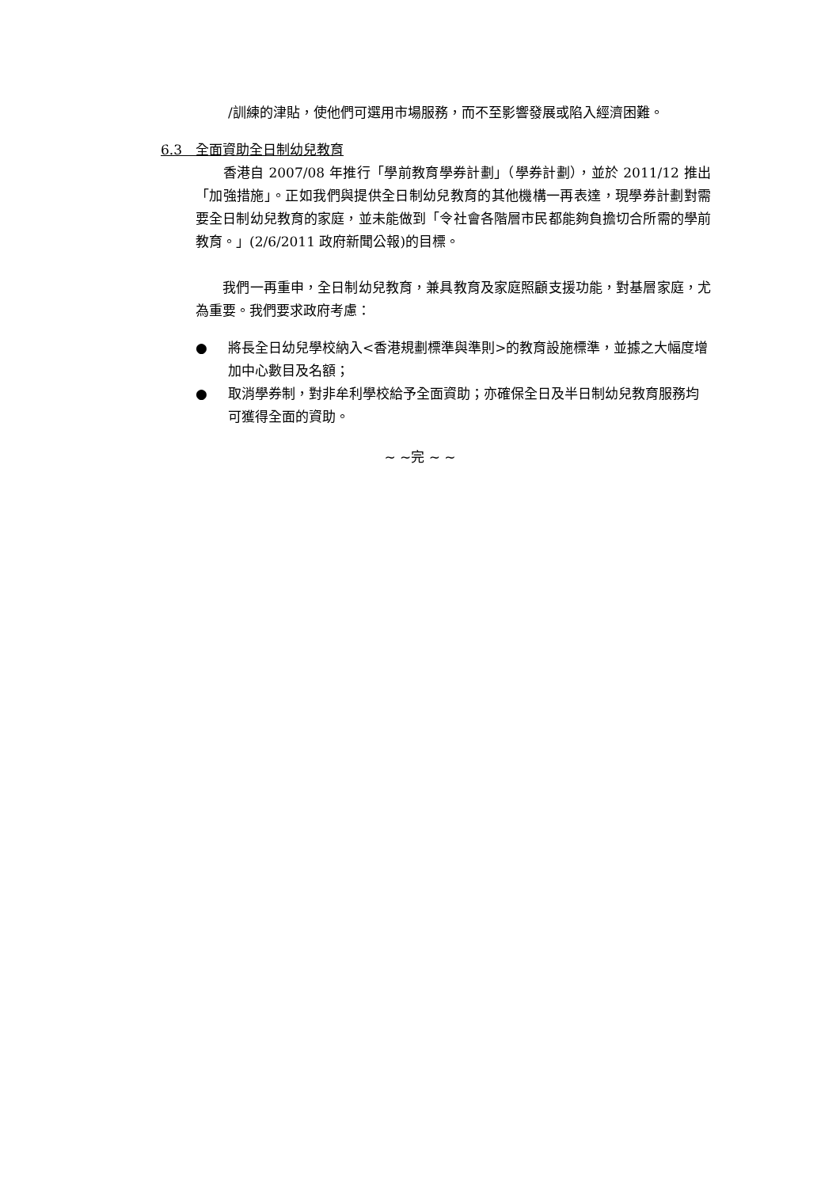/訓練的津貼，使他們可選用市場服務，而不至影響發展或陷入經濟困難。
6.3　全面資助全日制幼兒教育
　　香港自 2007/08 年推行「學前教育學券計劃」（學券計劃），並於 2011/12 推出「加強措施」。正如我們與提供全日制幼兒教育的其他機構一再表達，現學券計劃對需要全日制幼兒教育的家庭，並未能做到「令社會各階層市民都能夠負擔切合所需的學前教育。」(2/6/2011 政府新聞公報)的目標。
　　我們一再重申，全日制幼兒教育，兼具教育及家庭照顧支援功能，對基層家庭，尤為重要。我們要求政府考慮：
● 將長全日幼兒學校納入<香港規劃標準與準則>的教育設施標準，並據之大幅度增加中心數目及名額；
● 取消學券制，對非牟利學校給予全面資助；亦確保全日及半日制幼兒教育服務均可獲得全面的資助。
~ ~完 ~ ~